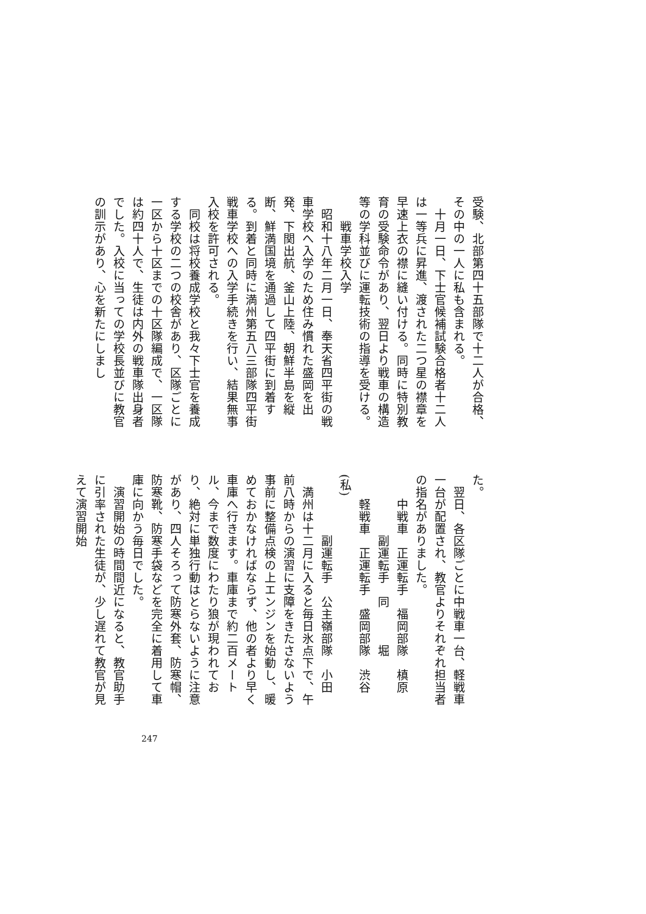受験、北部第四十五部隊で十二人が合格、その中の一人に私も含まれる。
　十月一日、下士官候補試験合格者十二人は一等兵に昇進、渡された二つ星の襟章を早速上衣の襟に縫い付ける。同時に特別教育の受験命令があり、翌日より戦車の構造等の学科並びに運転技術の指導を受ける。
　　戦車学校入学
　昭和十八年二月一日、奉天省四平街の戦車学校へ入学のため住み慣れた盛岡を出発、下関出航、釜山上陸、朝鮮半島を縦断、鮮満国境を通過して四平街に到着する。到着と同時に満州第五八三部隊四平街戦車学校への入学手続きを行い、結果無事入校を許可される。
　同校は将校養成学校と我々下士官を養成する学校の二つの校舎があり、区隊ごとに一区から十区までの十区隊編成で、一区隊は約四十人で、生徒は内外の戦車隊出身者でした。入校に当っての学校長並びに教官の訓示があり、心を新たにしまし
た。
　翌日、各区隊ごとに中戦車一台、軽戦車一台が配置され、教官よりそれぞれ担当者の指名がありました。
　　中戦車　正運転手　福岡部隊　槙原
　　　　　副運転手　同　　　堀
　　軽戦車　正運転手　盛岡部隊　渋谷(私)
　　　　　副運転手　公主嶺部隊　小田
　満州は十二月に入ると毎日氷点下で、午前八時からの演習に支障をきたさないよう事前に整備点検の上エンジンを始動し、暖めておかなければならず、他の者より早く車庫へ行きます。車庫まで約二百メートル、今まで数度にわたり狼が現われており、絶対に単独行動はとらないように注意があり、四人そろって防寒外套、防寒帽、防寒靴、防寒手袋などを完全に着用して車庫に向かう毎日でした。
　演習開始の時間間近になると、教官助手に引率された生徒が、少し遅れて教官が見えて演習開始
247